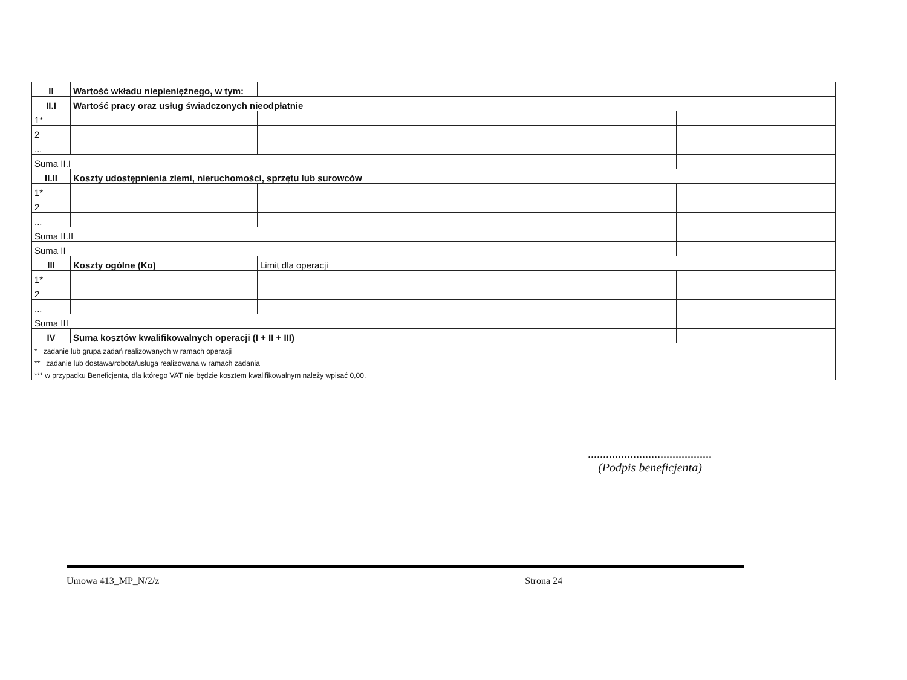| II | Wartość wkładu niepieniężnego, w tym: | | | | | | | | |
| II.I | Wartość pracy oraz usług świadczonych nieodpłatnie | | | | | | | | |
| 1* | | | | | | | | | |
| 2 | | | | | | | | | |
| ... | | | | | | | | | |
| Suma II.I | | | | | | | | | |
| II.II | Koszty udostępnienia ziemi, nieruchomości, sprzętu lub surowców | | | | | | | | |
| 1* | | | | | | | | | |
| 2 | | | | | | | | | |
| ... | | | | | | | | | |
| Suma II.II | | | | | | | | | |
| Suma II | | | | | | | | | |
| III | Koszty ogólne (Ko) | Limit dla operacji | | | | | | | |
| 1* | | | | | | | | | |
| 2 | | | | | | | | | |
| ... | | | | | | | | | |
| Suma III | | | | | | | | | |
| IV | Suma kosztów kwalifikowalnych operacji (I + II + III) | | | | | | | | |
| * zadanie lub grupa zadań realizowanych w ramach operacji | | | | | | | | | |
| ** zadanie lub dostawa/robota/usługa realizowana w ramach zadania | | | | | | | | | |
| *** w przypadku Beneficjenta, dla którego VAT nie będzie kosztem kwalifikowalnym należy wpisać 0,00. | | | | | | | | | |
.........................................
(Podpis beneficjenta)
Umowa 413_MP_N/2/z Strona 24